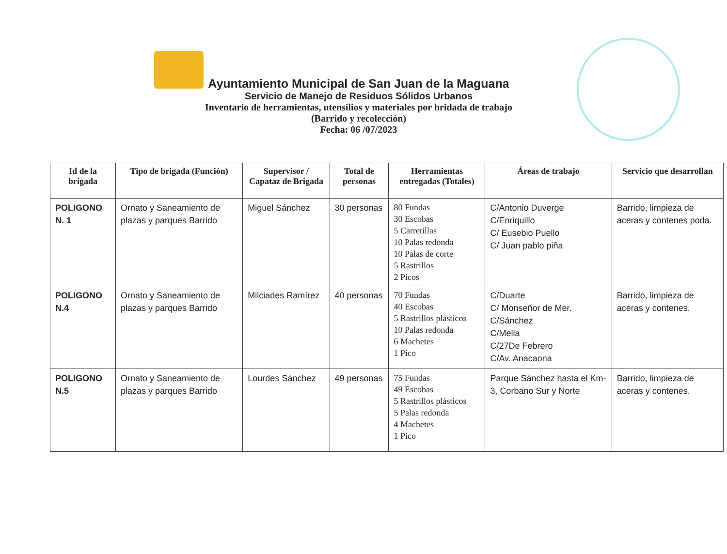Ayuntamiento Municipal de San Juan de la Maguana
Servicio de Manejo de Residuos Sólidos Urbanos
Inventario de herramientas, utensilios y materiales por bridada de trabajo
(Barrido y recolección)
Fecha: 06 /07/2023
| Id de la brigada | Tipo de brigada (Función) | Supervisor / Capataz de Brigada | Total de personas | Herramientas entregadas (Totales) | Áreas de trabajo | Servicio que desarrollan |
| --- | --- | --- | --- | --- | --- | --- |
| POLIGONO N. 1 | Ornato y Saneamiento de plazas y parques Barrido | Miguel Sánchez | 30 personas | 80 Fundas 30 Escobas 5 Carretillas 10 Palas redonda 10 Palas de corte 5 Rastrillos 2 Picos | C/Antonio Duverge C/Enriquillo C/ Eusebio Puello C/ Juan pablo piña | Barrido, limpieza de aceras y contenes poda. |
| POLIGONO N.4 | Ornato y Saneamiento de plazas y parques Barrido | Milciades Ramírez | 40 personas | 70 Fundas 40 Escobas 5 Rastrillos plásticos 10 Palas redonda 6 Machetes 1 Pico | C/Duarte C/ Monseñor de Mer. C/Sánchez C/Mella C/27De Febrero C/Av. Anacaona | Barrido, limpieza de aceras y contenes. |
| POLIGONO N.5 | Ornato y Saneamiento de plazas y parques Barrido | Lourdes Sánchez | 49 personas | 75 Fundas 49 Escobas 5 Rastrillos plásticos 5 Palas redonda 4 Machetes 1 Pico | Parque Sánchez hasta el Km-3, Corbano Sur y Norte | Barrido, limpieza de aceras y contenes. |